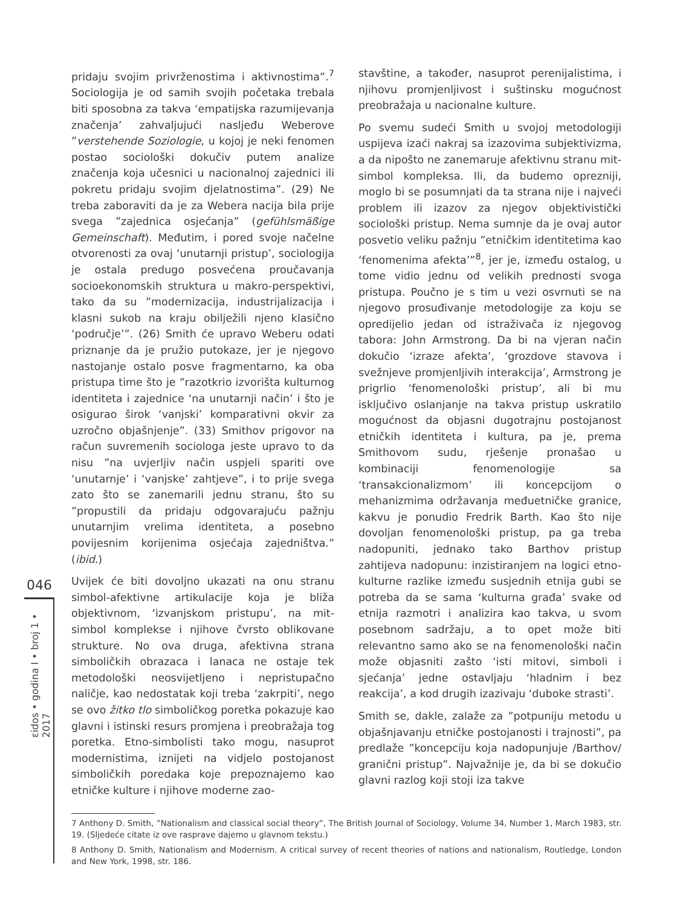046
εidos • godina I • broj 1 • 2017
pridaju svojim privrženostima i aktivnostima”.<sup>7</sup> Sociologija je od samih svojih početaka trebala biti sposobna za takva ‘empatijska razumijevanja značenja’ zahvaljujući nasljeđu Weberove ”verstehende Soziologie, u kojoj je neki fenomen postao sociološki dokučiv putem analize značenja koja učesnici u nacionalnoj zajednici ili pokretu pridaju svojim djelatnostima”. (29) Ne treba zaboraviti da je za Webera nacija bila prije svega ”zajednica osjećanja” (gefühlsmäßige Gemeinschaft). Međutim, i pored svoje načelne otvorenosti za ovaj ‘unutarnji pristup’, sociologija je ostala predugo posvećena proučavanja socioekonomskih struktura u makro-perspektivi, tako da su ”modernizacija, industrijalizacija i klasni sukob na kraju obilježili njeno klasično ‘područje’”. (26) Smith će upravo Weberu odati priznanje da je pružio putokaze, jer je njegovo nastojanje ostalo posve fragmentarno, ka oba pristupa time što je ”razotkrio izvorišta kulturnog identiteta i zajednice ‘na unutarnji način’ i što je osigurao širok ‘vanjski’ komparativni okvir za uzročno objašnjenje”. (33) Smithov prigovor na račun suvremenih sociologa jeste upravo to da nisu ”na uvjerljiv način uspjeli spariti ove ‘unutarnje’ i ‘vanjske’ zahtjeve”, i to prije svega zato što se zanemarili jednu stranu, što su ”propustili da pridaju odgovarajuću pažnju unutarnjim vrelima identiteta, a posebno povijesnim korijenima osjećaja zajedništva.” (ibid.)
Uvijek će biti dovoljno ukazati na onu stranu simbol-afektivne artikulacije koja je bliža objektivnom, ‘izvanjskom pristupu’, na mit-simbol komplekse i njihove čvrsto oblikovane strukture. No ova druga, afektivna strana simboličkih obrazaca i lanaca ne ostaje tek metodološki neosvijetljeno i nepristupačno naličje, kao nedostatak koji treba ‘zakrpiti’, nego se ovo žitko tlo simboličkog poretka pokazuje kao glavni i istinski resurs promjena i preobražaja tog poretka. Etno-simbolisti tako mogu, nasuprot modernistima, iznijeti na vidjelo postojanost simboličkih poredaka koje prepoznajemo kao etničke kulture i njihove moderne zao-
stavštine, a također, nasuprot perenijalistima, i njihovu promjenljivost i suštinsku mogućnost preobražaja u nacionalne kulture.
Po svemu sudeći Smith u svojoj metodologiji uspijeva izaći nakraj sa izazovima subjektivizma, a da nipošto ne zanemaruje afektivnu stranu mit-simbol kompleksa. Ili, da budemo oprezniji, moglo bi se posumnjati da ta strana nije i najveći problem ili izazov za njegov objektivistički sociološki pristup. Nema sumnje da je ovaj autor posvetio veliku pažnju ”etničkim identitetima kao ‘fenomenima afekta’”<sup>8</sup>, jer je, između ostalog, u tome vidio jednu od velikih prednosti svoga pristupa. Poučno je s tim u vezi osvrnuti se na njegovo prosuđivanje metodologije za koju se opredijelio jedan od istraživača iz njegovog tabora: John Armstrong. Da bi na vjeran način dokučio ‘izraze afekta’, ‘grozdove stavova i svežnjeve promjenljivih interakcija’, Armstrong je prigrlio ‘fenomenološki pristup’, ali bi mu isključivo oslanjanje na takva pristup uskratilo mogućnost da objasni dugotrajnu postojanost etničkih identiteta i kultura, pa je, prema Smithovom sudu, rješenje pronašao u kombinaciji fenomenologije sa ‘transakcionalizmom’ ili koncepcijom o mehanizmima održavanja međuetničke granice, kakvu je ponudio Fredrik Barth. Kao što nije dovoljan fenomenološki pristup, pa ga treba nadopuniti, jednako tako Barthov pristup zahtijeva nadopunu: inzistiranjem na logici etno-kulturne razlike između susjednih etnija gubi se potreba da se sama ‘kulturna građa’ svake od etnija razmotri i analizira kao takva, u svom posebnom sadržaju, a to opet može biti relevantno samo ako se na fenomenološki način može objasniti zašto ‘isti mitovi, simboli i sjećanja’ jedne ostavljaju ‘hladnim i bez reakcija’, a kod drugih izazivaju ‘duboke strasti’.
Smith se, dakle, zalaže za ”potpuniju metodu u objašnjavanju etničke postojanosti i trajnosti”, pa predlaže ”koncepciju koja nadopunjuje /Barthov/ granični pristup”. Najvažnije je, da bi se dokučio glavni razlog koji stoji iza takve
7 Anthony D. Smith, ”Nationalism and classical social theory”, The British Journal of Sociology, Volume 34, Number 1, March 1983, str. 19. (Sljedeće citate iz ove rasprave dajemo u glavnom tekstu.)
8 Anthony D. Smith, Nationalism and Modernism. A critical survey of recent theories of nations and nationalism, Routledge, London and New York, 1998, str. 186.